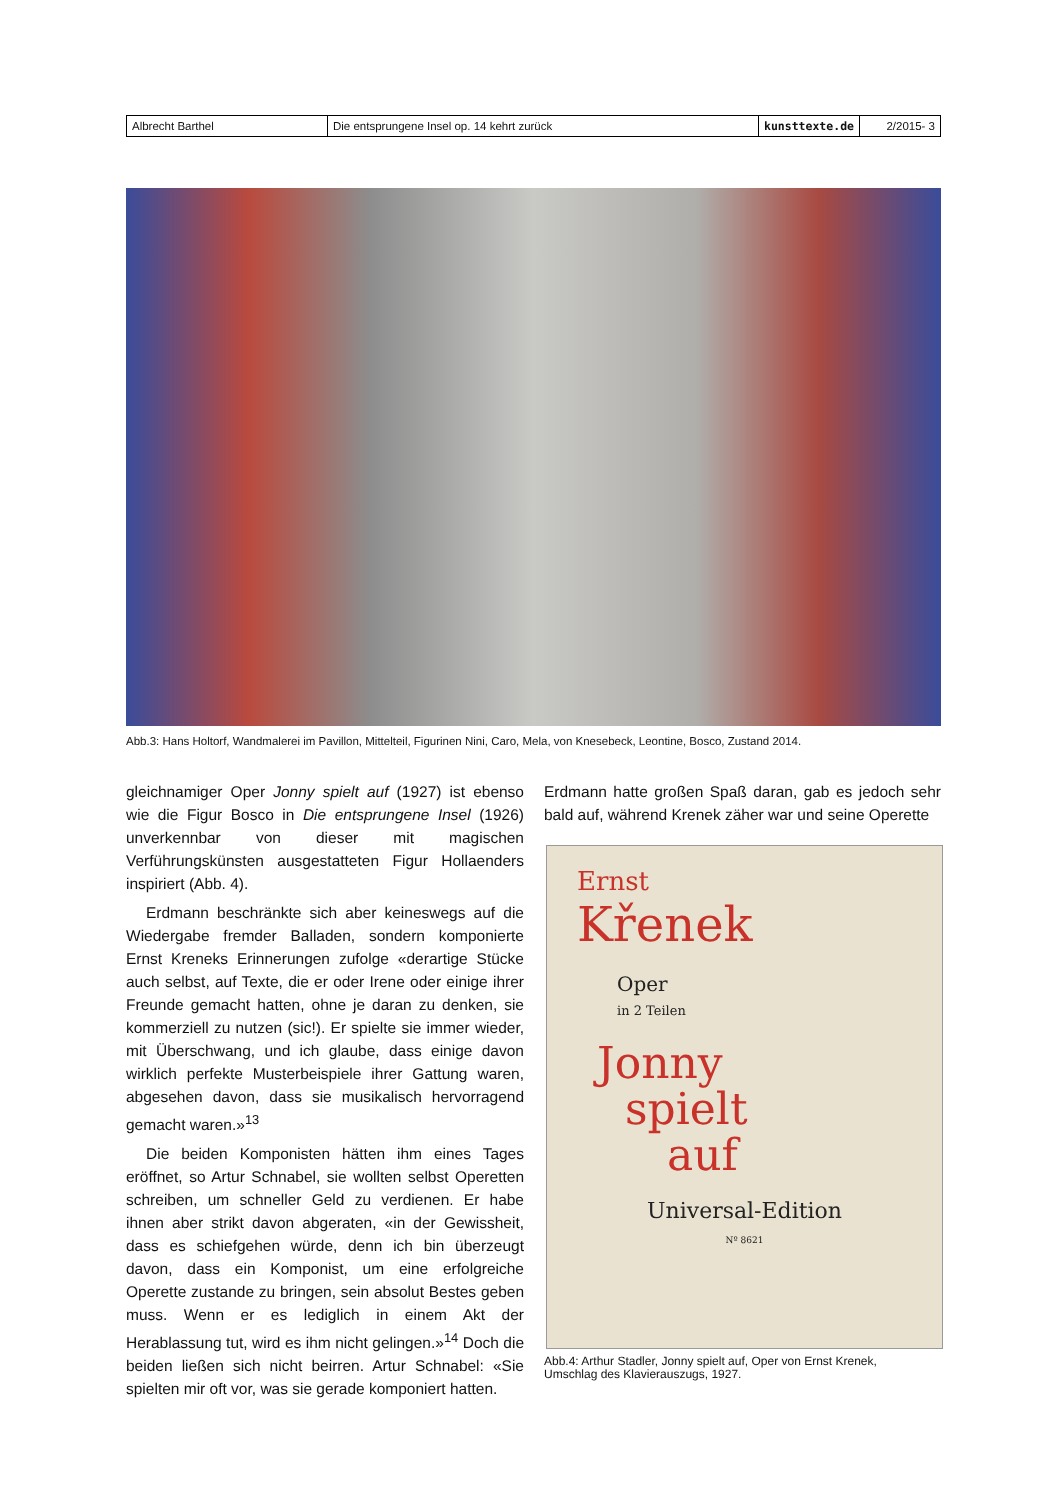| Albrecht Barthel | Die entsprungene Insel op. 14 kehrt zurück | kunsttexte.de | 2/2015- 3 |
Abb.3: Hans Holtorf, Wandmalerei im Pavillon, Mittelteil, Figurinen Nini, Caro, Mela, von Knesebeck, Leontine, Bosco, Zustand 2014.
gleichnamiger Oper Jonny spielt auf (1927) ist ebenso wie die Figur Bosco in Die entsprungene Insel (1926) unverkennbar von dieser mit magischen Verführungskünsten ausgestatteten Figur Hollaenders inspiriert (Abb. 4).
Erdmann beschränkte sich aber keineswegs auf die Wiedergabe fremder Balladen, sondern komponierte Ernst Kreneks Erinnerungen zufolge «derartige Stücke auch selbst, auf Texte, die er oder Irene oder einige ihrer Freunde gemacht hatten, ohne je daran zu denken, sie kommerziell zu nutzen (sic!). Er spielte sie immer wieder, mit Überschwang, und ich glaube, dass einige davon wirklich perfekte Musterbeispiele ihrer Gattung waren, abgesehen davon, dass sie musikalisch hervorragend gemacht waren.»<sup>13</sup>
Die beiden Komponisten hätten ihm eines Tages eröffnet, so Artur Schnabel, sie wollten selbst Operetten schreiben, um schneller Geld zu verdienen. Er habe ihnen aber strikt davon abgeraten, «in der Gewissheit, dass es schiefgehen würde, denn ich bin überzeugt davon, dass ein Komponist, um eine erfolgreiche Operette zustande zu bringen, sein absolut Bestes geben muss. Wenn er es lediglich in einem Akt der Herablassung tut, wird es ihm nicht gelingen.»<sup>14</sup> Doch die beiden ließen sich nicht beirren. Artur Schnabel: «Sie spielten mir oft vor, was sie gerade komponiert hatten.
Erdmann hatte großen Spaß daran, gab es jedoch sehr bald auf, während Krenek zäher war und seine Operette
Ernst
Křenek
Oper
in 2 Teilen
Jonny
spielt
auf
Universal-Edition
Nº 8621
Abb.4: Arthur Stadler, Jonny spielt auf, Oper von Ernst Krenek,
Umschlag des Klavierauszugs, 1927.